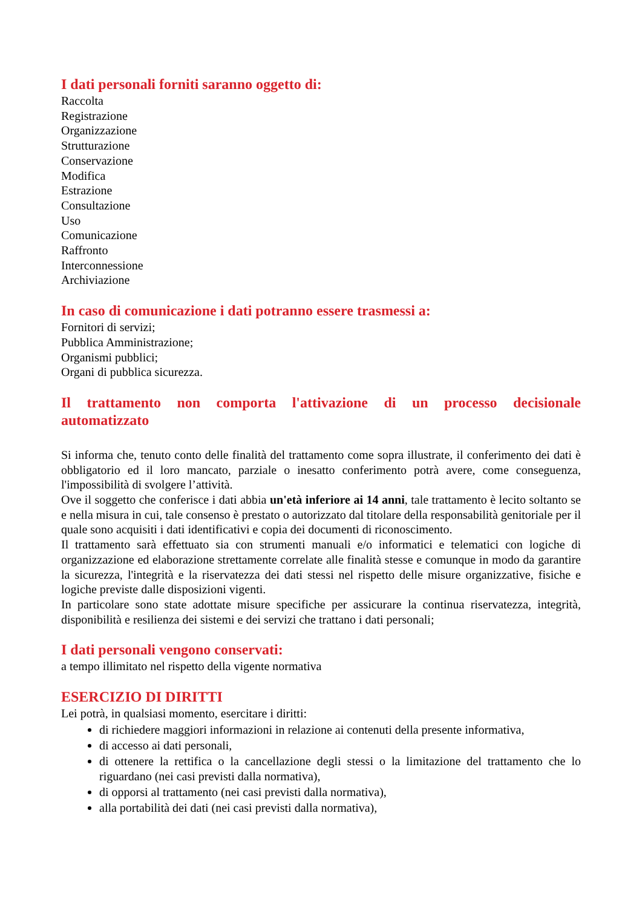I dati personali forniti saranno oggetto di:
Raccolta
Registrazione
Organizzazione
Strutturazione
Conservazione
Modifica
Estrazione
Consultazione
Uso
Comunicazione
Raffronto
Interconnessione
Archiviazione
In caso di comunicazione i dati potranno essere trasmessi a:
Fornitori di servizi;
Pubblica Amministrazione;
Organismi pubblici;
Organi di pubblica sicurezza.
Il trattamento non comporta l'attivazione di un processo decisionale automatizzato
Si informa che, tenuto conto delle finalità del trattamento come sopra illustrate, il conferimento dei dati è obbligatorio ed il loro mancato, parziale o inesatto conferimento potrà avere, come conseguenza, l'impossibilità di svolgere l’attività.
Ove il soggetto che conferisce i dati abbia un'età inferiore ai 14 anni, tale trattamento è lecito soltanto se e nella misura in cui, tale consenso è prestato o autorizzato dal titolare della responsabilità genitoriale per il quale sono acquisiti i dati identificativi e copia dei documenti di riconoscimento.
Il trattamento sarà effettuato sia con strumenti manuali e/o informatici e telematici con logiche di organizzazione ed elaborazione strettamente correlate alle finalità stesse e comunque in modo da garantire la sicurezza, l'integrità e la riservatezza dei dati stessi nel rispetto delle misure organizzative, fisiche e logiche previste dalle disposizioni vigenti.
In particolare sono state adottate misure specifiche per assicurare la continua riservatezza, integrità, disponibilità e resilienza dei sistemi e dei servizi che trattano i dati personali;
I dati personali vengono conservati:
a tempo illimitato nel rispetto della vigente normativa
ESERCIZIO DI DIRITTI
Lei potrà, in qualsiasi momento, esercitare i diritti:
di richiedere maggiori informazioni in relazione ai contenuti della presente informativa,
di accesso ai dati personali,
di ottenere la rettifica o la cancellazione degli stessi o la limitazione del trattamento che lo riguardano (nei casi previsti dalla normativa),
di opporsi al trattamento (nei casi previsti dalla normativa),
alla portabilità dei dati (nei casi previsti dalla normativa),